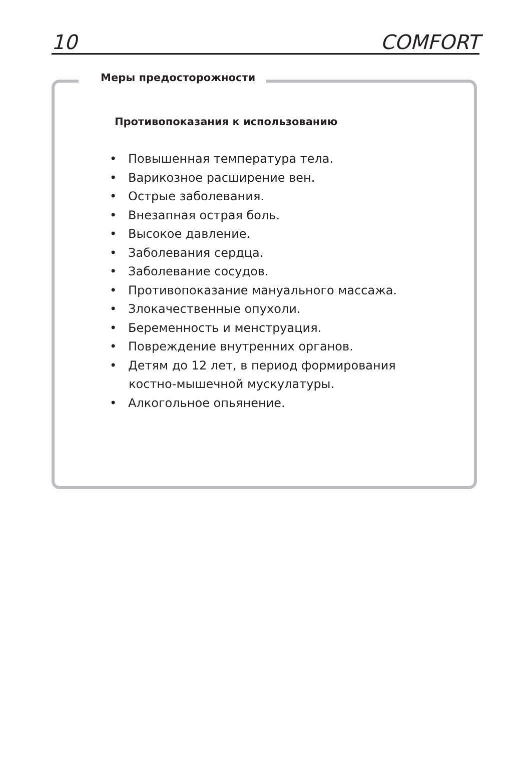10 COMFORT
Меры предосторожности
Противопоказания к использованию
• Повышенная температура тела.
• Варикозное расширение вен.
• Острые заболевания.
• Внезапная острая боль.
• Высокое давление.
• Заболевания сердца.
• Заболевание сосудов.
• Противопоказание мануального массажа.
• Злокачественные опухоли.
• Беременность и менструация.
• Повреждение внутренних органов.
• Детям до 12 лет, в период формирования костно-мышечной мускулатуры.
• Алкогольное опьянение.